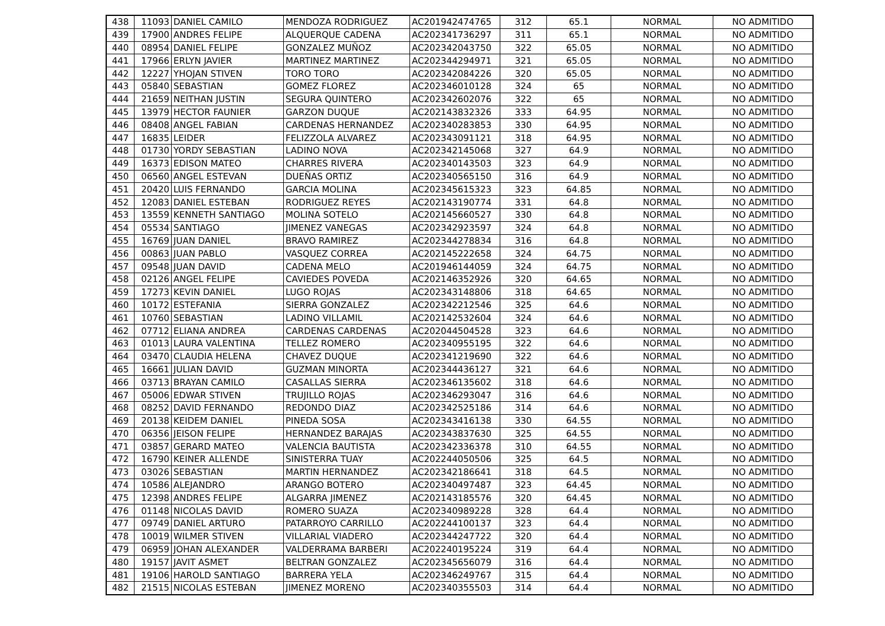| 438 | 11093 | DANIEL CAMILO | MENDOZA RODRIGUEZ | AC201942474765 | 312 | 65.1 | NORMAL | NO ADMITIDO |
| 439 | 17900 | ANDRES FELIPE | ALQUERQUE CADENA | AC202341736297 | 311 | 65.1 | NORMAL | NO ADMITIDO |
| 440 | 08954 | DANIEL FELIPE | GONZALEZ MUÑOZ | AC202342043750 | 322 | 65.05 | NORMAL | NO ADMITIDO |
| 441 | 17966 | ERLYN JAVIER | MARTINEZ MARTINEZ | AC202344294971 | 321 | 65.05 | NORMAL | NO ADMITIDO |
| 442 | 12227 | YHOJAN STIVEN | TORO TORO | AC202342084226 | 320 | 65.05 | NORMAL | NO ADMITIDO |
| 443 | 05840 | SEBASTIAN | GOMEZ FLOREZ | AC202346010128 | 324 | 65 | NORMAL | NO ADMITIDO |
| 444 | 21659 | NEITHAN JUSTIN | SEGURA QUINTERO | AC202342602076 | 322 | 65 | NORMAL | NO ADMITIDO |
| 445 | 13979 | HECTOR FAUNIER | GARZON DUQUE | AC202143832326 | 333 | 64.95 | NORMAL | NO ADMITIDO |
| 446 | 08408 | ANGEL FABIAN | CARDENAS HERNANDEZ | AC202340283853 | 330 | 64.95 | NORMAL | NO ADMITIDO |
| 447 | 16835 | LEIDER | FELIZZOLA ALVAREZ | AC202343091121 | 318 | 64.95 | NORMAL | NO ADMITIDO |
| 448 | 01730 | YORDY SEBASTIAN | LADINO NOVA | AC202342145068 | 327 | 64.9 | NORMAL | NO ADMITIDO |
| 449 | 16373 | EDISON MATEO | CHARRES RIVERA | AC202340143503 | 323 | 64.9 | NORMAL | NO ADMITIDO |
| 450 | 06560 | ANGEL ESTEVAN | DUEÑAS ORTIZ | AC202340565150 | 316 | 64.9 | NORMAL | NO ADMITIDO |
| 451 | 20420 | LUIS FERNANDO | GARCIA MOLINA | AC202345615323 | 323 | 64.85 | NORMAL | NO ADMITIDO |
| 452 | 12083 | DANIEL ESTEBAN | RODRIGUEZ REYES | AC202143190774 | 331 | 64.8 | NORMAL | NO ADMITIDO |
| 453 | 13559 | KENNETH SANTIAGO | MOLINA SOTELO | AC202145660527 | 330 | 64.8 | NORMAL | NO ADMITIDO |
| 454 | 05534 | SANTIAGO | JIMENEZ VANEGAS | AC202342923597 | 324 | 64.8 | NORMAL | NO ADMITIDO |
| 455 | 16769 | JUAN DANIEL | BRAVO RAMIREZ | AC202344278834 | 316 | 64.8 | NORMAL | NO ADMITIDO |
| 456 | 00863 | JUAN PABLO | VASQUEZ CORREA | AC202145222658 | 324 | 64.75 | NORMAL | NO ADMITIDO |
| 457 | 09548 | JUAN DAVID | CADENA MELO | AC201946144059 | 324 | 64.75 | NORMAL | NO ADMITIDO |
| 458 | 02126 | ANGEL FELIPE | CAVIEDES POVEDA | AC202146352926 | 320 | 64.65 | NORMAL | NO ADMITIDO |
| 459 | 17273 | KEVIN DANIEL | LUGO ROJAS | AC202343148806 | 318 | 64.65 | NORMAL | NO ADMITIDO |
| 460 | 10172 | ESTEFANIA | SIERRA GONZALEZ | AC202342212546 | 325 | 64.6 | NORMAL | NO ADMITIDO |
| 461 | 10760 | SEBASTIAN | LADINO VILLAMIL | AC202142532604 | 324 | 64.6 | NORMAL | NO ADMITIDO |
| 462 | 07712 | ELIANA ANDREA | CARDENAS CARDENAS | AC202044504528 | 323 | 64.6 | NORMAL | NO ADMITIDO |
| 463 | 01013 | LAURA VALENTINA | TELLEZ ROMERO | AC202340955195 | 322 | 64.6 | NORMAL | NO ADMITIDO |
| 464 | 03470 | CLAUDIA HELENA | CHAVEZ DUQUE | AC202341219690 | 322 | 64.6 | NORMAL | NO ADMITIDO |
| 465 | 16661 | JULIAN DAVID | GUZMAN MINORTA | AC202344436127 | 321 | 64.6 | NORMAL | NO ADMITIDO |
| 466 | 03713 | BRAYAN CAMILO | CASALLAS SIERRA | AC202346135602 | 318 | 64.6 | NORMAL | NO ADMITIDO |
| 467 | 05006 | EDWAR STIVEN | TRUJILLO ROJAS | AC202346293047 | 316 | 64.6 | NORMAL | NO ADMITIDO |
| 468 | 08252 | DAVID FERNANDO | REDONDO DIAZ | AC202342525186 | 314 | 64.6 | NORMAL | NO ADMITIDO |
| 469 | 20138 | KEIDEM DANIEL | PINEDA SOSA | AC202343416138 | 330 | 64.55 | NORMAL | NO ADMITIDO |
| 470 | 06356 | JEISON FELIPE | HERNANDEZ BARAJAS | AC202343837630 | 325 | 64.55 | NORMAL | NO ADMITIDO |
| 471 | 03857 | GERARD MATEO | VALENCIA BAUTISTA | AC202342336378 | 310 | 64.55 | NORMAL | NO ADMITIDO |
| 472 | 16790 | KEINER ALLENDE | SINISTERRA TUAY | AC202244050506 | 325 | 64.5 | NORMAL | NO ADMITIDO |
| 473 | 03026 | SEBASTIAN | MARTIN HERNANDEZ | AC202342186641 | 318 | 64.5 | NORMAL | NO ADMITIDO |
| 474 | 10586 | ALEJANDRO | ARANGO BOTERO | AC202340497487 | 323 | 64.45 | NORMAL | NO ADMITIDO |
| 475 | 12398 | ANDRES FELIPE | ALGARRA JIMENEZ | AC202143185576 | 320 | 64.45 | NORMAL | NO ADMITIDO |
| 476 | 01148 | NICOLAS DAVID | ROMERO SUAZA | AC202340989228 | 328 | 64.4 | NORMAL | NO ADMITIDO |
| 477 | 09749 | DANIEL ARTURO | PATARROYO CARRILLO | AC202244100137 | 323 | 64.4 | NORMAL | NO ADMITIDO |
| 478 | 10019 | WILMER STIVEN | VILLARIAL VIADERO | AC202344247722 | 320 | 64.4 | NORMAL | NO ADMITIDO |
| 479 | 06959 | JOHAN ALEXANDER | VALDERRAMA BARBERI | AC202240195224 | 319 | 64.4 | NORMAL | NO ADMITIDO |
| 480 | 19157 | JAVIT ASMET | BELTRAN GONZALEZ | AC202345656079 | 316 | 64.4 | NORMAL | NO ADMITIDO |
| 481 | 19106 | HAROLD SANTIAGO | BARRERA YELA | AC202346249767 | 315 | 64.4 | NORMAL | NO ADMITIDO |
| 482 | 21515 | NICOLAS ESTEBAN | JIMENEZ MORENO | AC202340355503 | 314 | 64.4 | NORMAL | NO ADMITIDO |